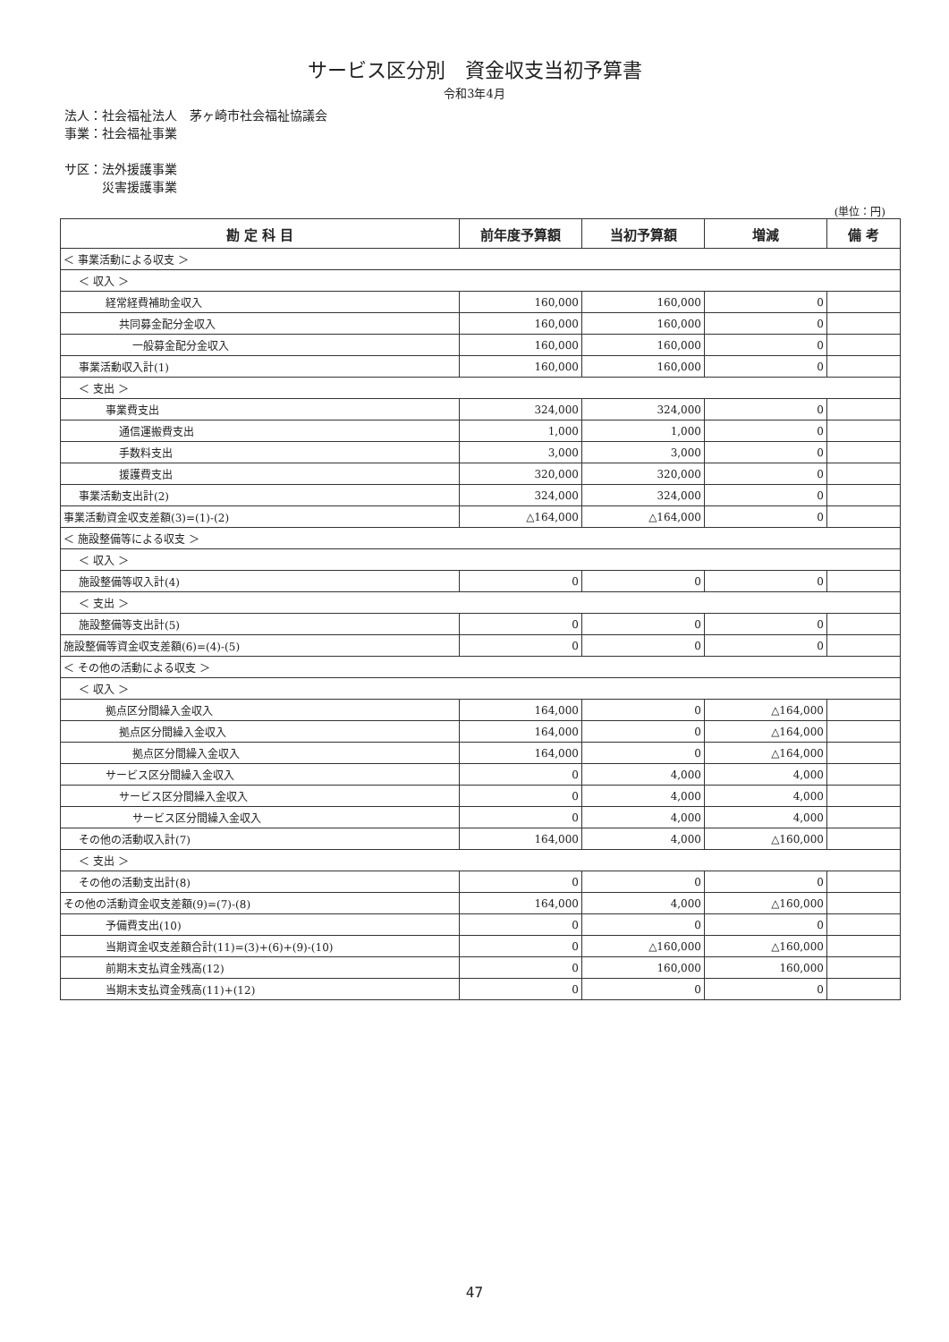サービス区分別　資金収支当初予算書
令和3年4月
法人：社会福祉法人　茅ヶ崎市社会福祉協議会
事業：社会福祉事業
サ区：法外援護事業
　　　災害援護事業
(単位：円)
| 勘 定 科 目 | 前年度予算額 | 当初予算額 | 増減 | 備 考 |
| --- | --- | --- | --- | --- |
| ＜ 事業活動による収支 ＞ | | | | |
| ＜ 収入 ＞ | | | | |
| 経常経費補助金収入 | 160,000 | 160,000 | 0 | |
| 共同募金配分金収入 | 160,000 | 160,000 | 0 | |
| 一般募金配分金収入 | 160,000 | 160,000 | 0 | |
| 事業活動収入計(1) | 160,000 | 160,000 | 0 | |
| ＜ 支出 ＞ | | | | |
| 事業費支出 | 324,000 | 324,000 | 0 | |
| 通信運搬費支出 | 1,000 | 1,000 | 0 | |
| 手数料支出 | 3,000 | 3,000 | 0 | |
| 援護費支出 | 320,000 | 320,000 | 0 | |
| 事業活動支出計(2) | 324,000 | 324,000 | 0 | |
| 事業活動資金収支差額(3)=(1)-(2) | △164,000 | △164,000 | 0 | |
| ＜ 施設整備等による収支 ＞ | | | | |
| ＜ 収入 ＞ | | | | |
| 施設整備等収入計(4) | 0 | 0 | 0 | |
| ＜ 支出 ＞ | | | | |
| 施設整備等支出計(5) | 0 | 0 | 0 | |
| 施設整備等資金収支差額(6)=(4)-(5) | 0 | 0 | 0 | |
| ＜ その他の活動による収支 ＞ | | | | |
| ＜ 収入 ＞ | | | | |
| 拠点区分間繰入金収入 | 164,000 | 0 | △164,000 | |
| 拠点区分間繰入金収入 | 164,000 | 0 | △164,000 | |
| 拠点区分間繰入金収入 | 164,000 | 0 | △164,000 | |
| サービス区分間繰入金収入 | 0 | 4,000 | 4,000 | |
| サービス区分間繰入金収入 | 0 | 4,000 | 4,000 | |
| サービス区分間繰入金収入 | 0 | 4,000 | 4,000 | |
| その他の活動収入計(7) | 164,000 | 4,000 | △160,000 | |
| ＜ 支出 ＞ | | | | |
| その他の活動支出計(8) | 0 | 0 | 0 | |
| その他の活動資金収支差額(9)=(7)-(8) | 164,000 | 4,000 | △160,000 | |
| 予備費支出(10) | 0 | 0 | 0 | |
| 当期資金収支差額合計(11)=(3)+(6)+(9)-(10) | 0 | △160,000 | △160,000 | |
| 前期末支払資金残高(12) | 0 | 160,000 | 160,000 | |
| 当期末支払資金残高(11)+(12) | 0 | 0 | 0 | |
47